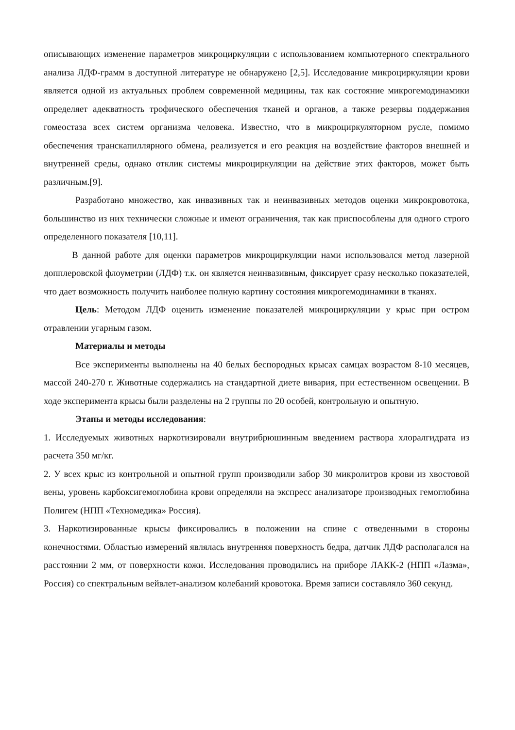описывающих изменение параметров микроциркуляции с использованием компьютерного спектрального анализа ЛДФ-грамм в доступной литературе не обнаружено [2,5]. Исследование микроциркуляции крови является одной из актуальных проблем современной медицины, так как состояние микрогемодинамики определяет адекватность трофического обеспечения тканей и органов, а также резервы поддержания гомеостаза всех систем организма человека. Известно, что в микроциркуляторном русле, помимо обеспечения транскапиллярного обмена, реализуется и его реакция на воздействие факторов внешней и внутренней среды, однако отклик системы микроциркуляции на действие этих факторов, может быть различным.[9].
Разработано множество, как инвазивных так и неинвазивных методов оценки микрокровотока, большинство из них технически сложные и имеют ограничения, так как приспособлены для одного строго определенного показателя [10,11].
В данной работе для оценки параметров микроциркуляции нами использовался метод лазерной допплеровской флоуметрии (ЛДФ) т.к. он является неинвазивным, фиксирует сразу несколько показателей, что дает возможность получить наиболее полную картину состояния микрогемодинамики в тканях.
Цель: Методом ЛДФ оценить изменение показателей микроциркуляции у крыс при остром отравлении угарным газом.
Материалы и методы
Все эксперименты выполнены на 40 белых беспородных крысах самцах возрастом 8-10 месяцев, массой 240-270 г. Животные содержались на стандартной диете вивария, при естественном освещении. В ходе эксперимента крысы были разделены на 2 группы по 20 особей, контрольную и опытную.
Этапы и методы исследования:
1. Исследуемых животных наркотизировали внутрибрюшинным введением раствора хлоралгидрата из расчета 350 мг/кг.
2. У всех крыс из контрольной и опытной групп производили забор 30 микролитров крови из хвостовой вены, уровень карбоксигемоглобина крови определяли на экспресс анализаторе производных гемоглобина Полигем (НПП «Техномедика» Россия).
3. Наркотизированные крысы фиксировались в положении на спине с отведенными в стороны конечностями. Областью измерений являлась внутренняя поверхность бедра, датчик ЛДФ располагался на расстоянии 2 мм, от поверхности кожи. Исследования проводились на приборе ЛАКК-2 (НПП «Лазма», Россия) со спектральным вейвлет-анализом колебаний кровотока. Время записи составляло 360 секунд.